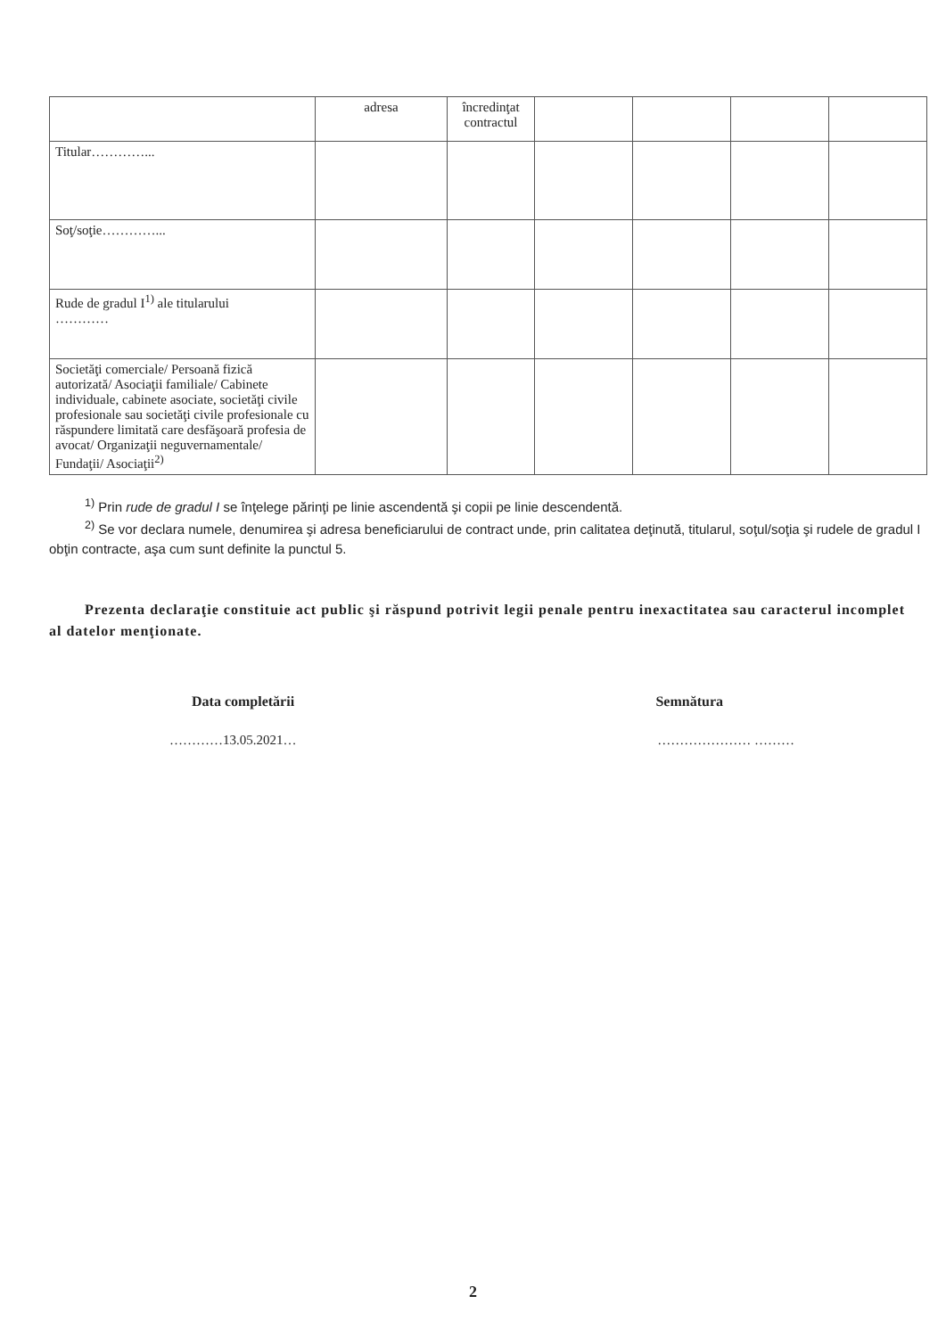| | adresa | încredinţat contractul | | | | |
| Titular…………... | | | | | | |
| Soţ/soţie…………... | | | | | | |
| Rude de gradul I<sup>1)</sup> ale titularului ………… | | | | | | |
| Societăţi comerciale/ Persoană fizică autorizată/ Asociaţii familiale/ Cabinete individuale, cabinete asociate, societăţi civile profesionale sau societăţi civile profesionale cu răspundere limitată care desfăşoară profesia de avocat/ Organizaţii neguvernamentale/ Fundaţii/ Asociaţii<sup>2)</sup> | | | | | | |
<sup>1)</sup> Prin rude de gradul I se înţelege părinţi pe linie ascendentă şi copii pe linie descendentă.
<sup>2)</sup> Se vor declara numele, denumirea şi adresa beneficiarului de contract unde, prin calitatea deţinută, titularul, soţul/soţia şi rudele de gradul I obţin contracte, aşa cum sunt definite la punctul 5.
Prezenta declaraţie constituie act public şi răspund potrivit legii penale pentru inexactitatea sau caracterul incomplet al datelor menţionate.
Data completării Semnătura
…………13.05.2021… ………………… ………
2